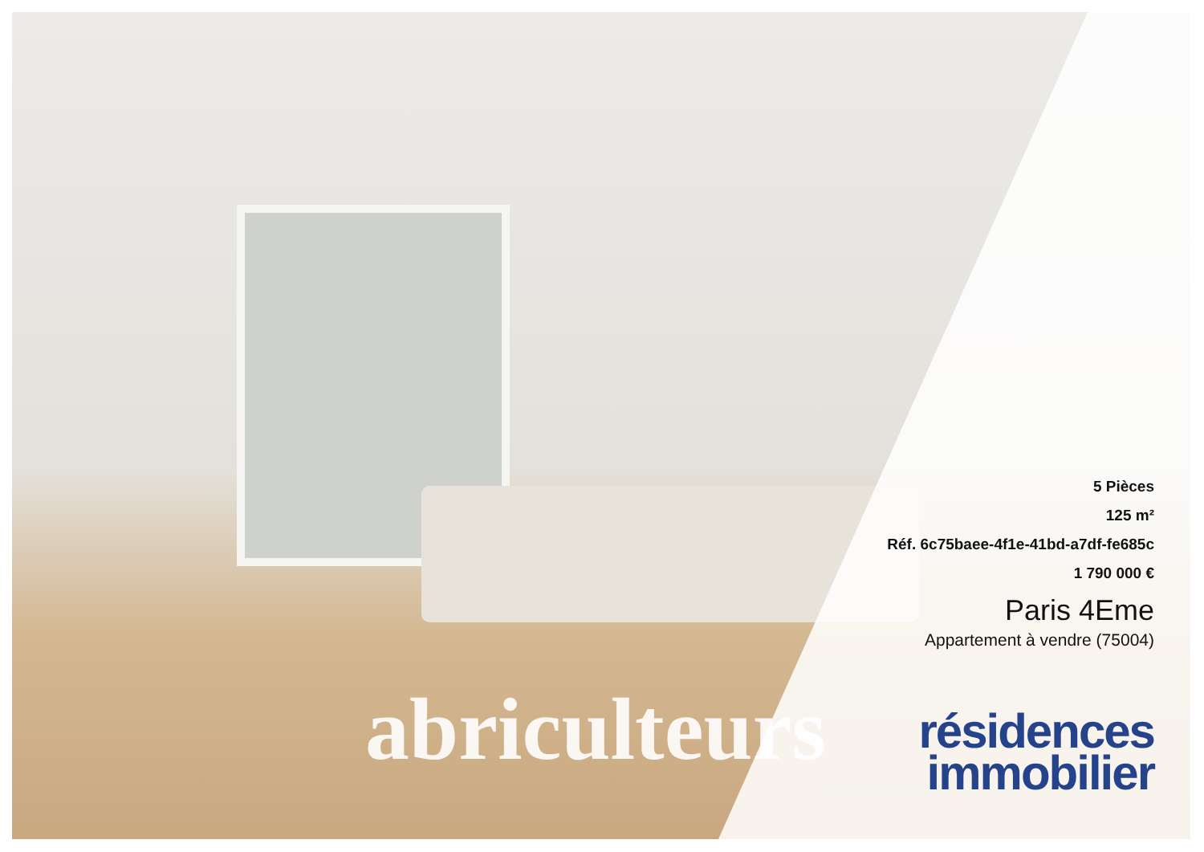abriculteurs
5 Pièces
125 m²
Réf. 6c75baee-4f1e-41bd-a7df-fe685c
1 790 000 €
Paris 4Eme
Appartement à vendre (75004)
résidences
immobilier